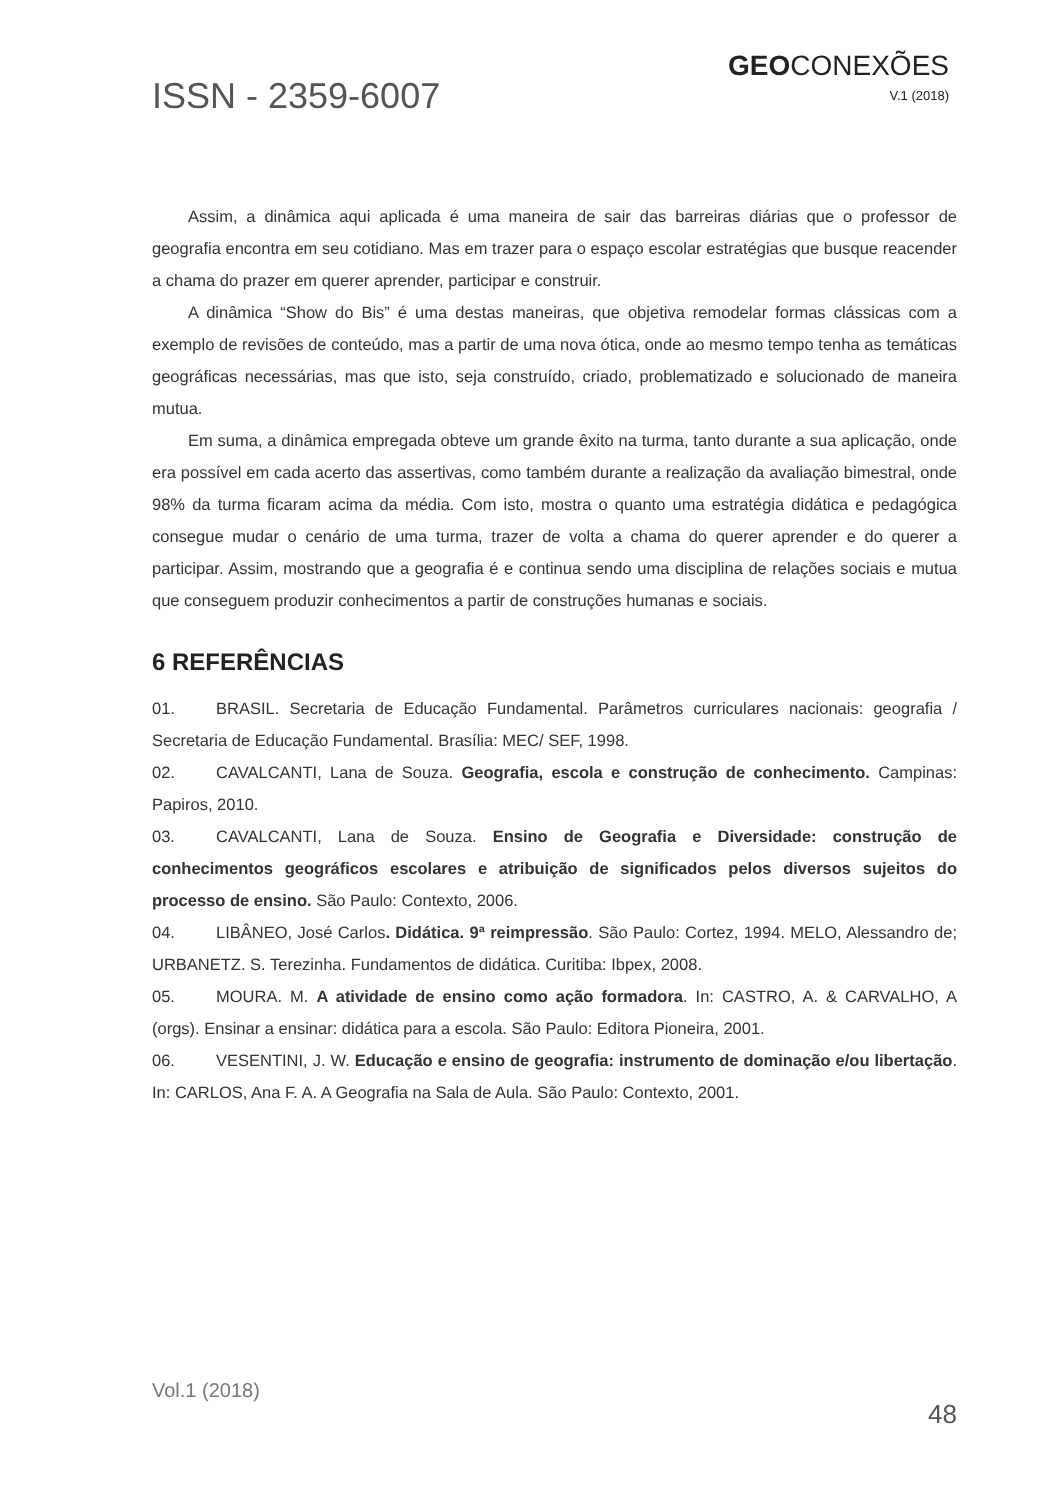ISSN - 2359-6007
GEOCONEXÕES
V.1 (2018)
Assim, a dinâmica aqui aplicada é uma maneira de sair das barreiras diárias que o professor de geografia encontra em seu cotidiano. Mas em trazer para o espaço escolar estratégias que busque reacender a chama do prazer em querer aprender, participar e construir.
A dinâmica “Show do Bis” é uma destas maneiras, que objetiva remodelar formas clássicas com a exemplo de revisões de conteúdo, mas a partir de uma nova ótica, onde ao mesmo tempo tenha as temáticas geográficas necessárias, mas que isto, seja construído, criado, problematizado e solucionado de maneira mutua.
Em suma, a dinâmica empregada obteve um grande êxito na turma, tanto durante a sua aplicação, onde era possível em cada acerto das assertivas, como também durante a realização da avaliação bimestral, onde 98% da turma ficaram acima da média. Com isto, mostra o quanto uma estratégia didática e pedagógica consegue mudar o cenário de uma turma, trazer de volta a chama do querer aprender e do querer a participar. Assim, mostrando que a geografia é e continua sendo uma disciplina de relações sociais e mutua que conseguem produzir conhecimentos a partir de construções humanas e sociais.
6 REFERÊNCIAS
01. BRASIL. Secretaria de Educação Fundamental. Parâmetros curriculares nacionais: geografia / Secretaria de Educação Fundamental. Brasília: MEC/ SEF, 1998.
02. CAVALCANTI, Lana de Souza. Geografia, escola e construção de conhecimento. Campinas: Papiros, 2010.
03. CAVALCANTI, Lana de Souza. Ensino de Geografia e Diversidade: construção de conhecimentos geográficos escolares e atribuição de significados pelos diversos sujeitos do processo de ensino. São Paulo: Contexto, 2006.
04. LIBÂNEO, José Carlos. Didática. 9ª reimpressão. São Paulo: Cortez, 1994. MELO, Alessandro de; URBANETZ. S. Terezinha. Fundamentos de didática. Curitiba: Ibpex, 2008.
05. MOURA. M. A atividade de ensino como ação formadora. In: CASTRO, A. & CARVALHO, A (orgs). Ensinar a ensinar: didática para a escola. São Paulo: Editora Pioneira, 2001.
06. VESENTINI, J. W. Educação e ensino de geografia: instrumento de dominação e/ou libertação. In: CARLOS, Ana F. A. A Geografia na Sala de Aula. São Paulo: Contexto, 2001.
Vol.1 (2018)
48